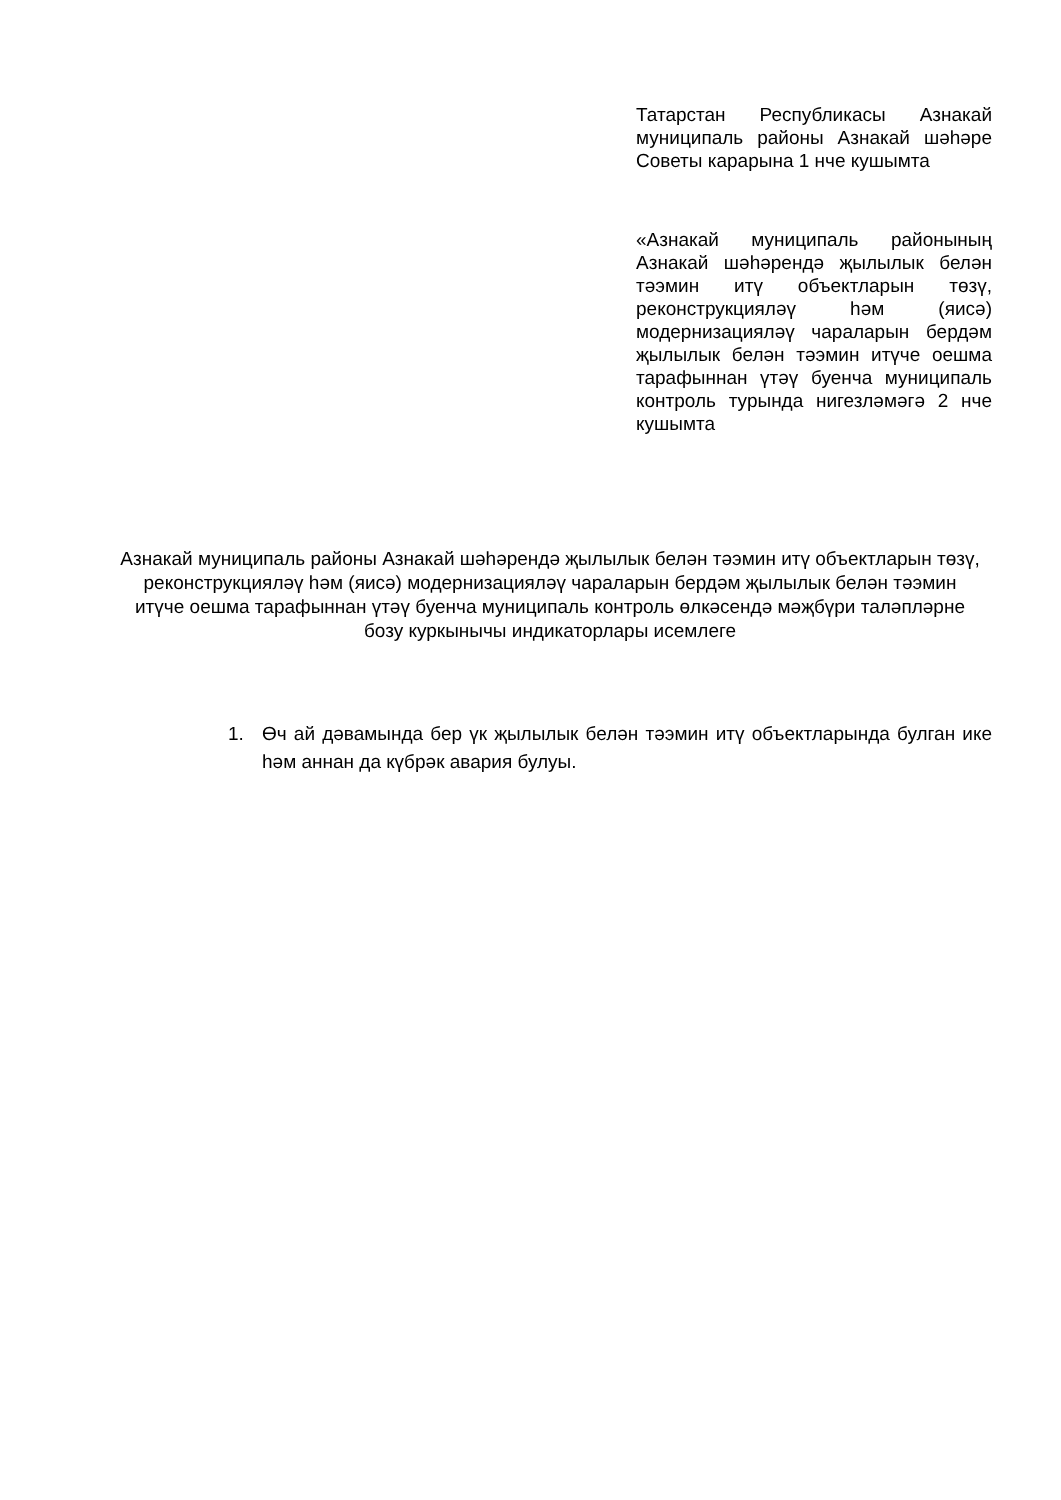Татарстан Республикасы Азнакай муниципаль районы Азнакай шәһәре Советы карарына 1 нче кушымта
«Азнакай муниципаль районының Азнакай шәһәрендә җылылык белән тәэмин итү объектларын төзү, реконструкцияләү һәм (яисә) модернизацияләү чараларын бердәм җылылык белән тәэмин итүче оешма тарафыннан үтәү буенча муниципаль контроль турында нигезләмәгә 2 нче кушымта
Азнакай муниципаль районы Азнакай шәһәрендә җылылык белән тәэмин итү объектларын төзү, реконструкцияләү һәм (яисә) модернизацияләү чараларын бердәм җылылык белән тәэмин итүче оешма тарафыннан үтәү буенча муниципаль контроль өлкәсендә мәҗбүри таләпләрне бозу куркынычы индикаторлары исемлеге
1. Өч ай дәвамында бер үк җылылык белән тәэмин итү объектларында булган ике һәм аннан да күбрәк авария булуы.